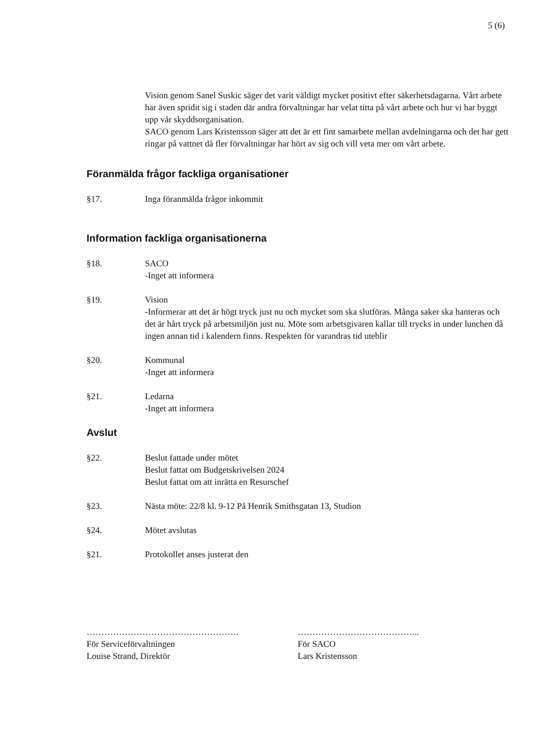5 (6)
Vision genom Sanel Suskic säger det varit väldigt mycket positivt efter säkerhetsdagarna. Vårt arbete har även spridit sig i staden där andra förvaltningar har velat titta på vårt arbete och hur vi har byggt upp vår skyddsorganisation.
SACO genom Lars Kristensson säger att det är ett fint samarbete mellan avdelningarna och det har gett ringar på vattnet då fler förvaltningar har hört av sig och vill veta mer om vårt arbete.
Föranmälda frågor fackliga organisationer
§17. Inga föranmälda frågor inkommit
Information fackliga organisationerna
§18. SACO
-Inget att informera
§19. Vision
-Informerar att det är högt tryck just nu och mycket som ska slutföras. Många saker ska hanteras och det är hårt tryck på arbetsmiljön just nu. Möte som arbetsgivaren kallar till trycks in under lunchen då ingen annan tid i kalendern finns. Respekten för varandras tid uteblir
§20. Kommunal
-Inget att informera
§21. Ledarna
-Inget att informera
Avslut
§22. Beslut fattade under mötet
Beslut fattat om Budgetskrivelsen 2024
Beslut fattat om att inrätta en Resurschef
§23. Nästa möte: 22/8 kl. 9-12 På Henrik Smithsgatan 13, Studion
§24. Mötet avslutas
§21. Protokollet anses justerat den
…………………………………………….
För Serviceförvaltningen
Louise Strand, Direktör
…………………………………...
För SACO
Lars Kristensson